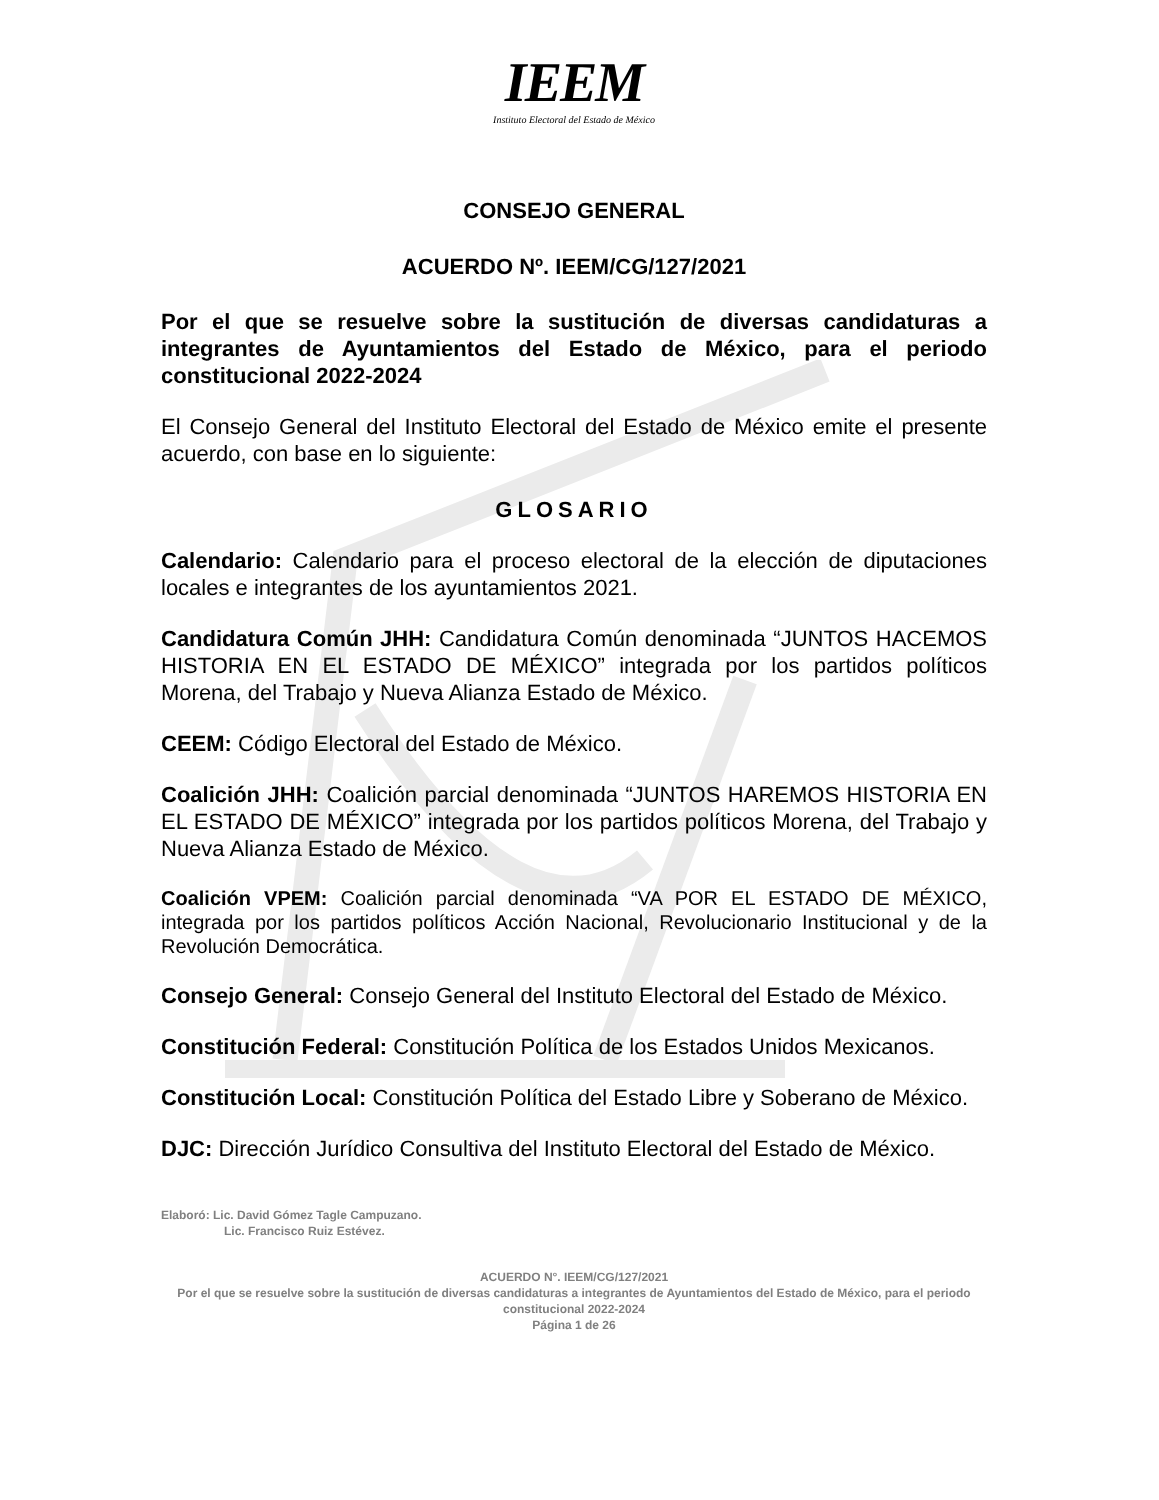IEEM
Instituto Electoral del Estado de México
CONSEJO GENERAL
ACUERDO Nº. IEEM/CG/127/2021
Por el que se resuelve sobre la sustitución de diversas candidaturas a integrantes de Ayuntamientos del Estado de México, para el periodo constitucional 2022-2024
El Consejo General del Instituto Electoral del Estado de México emite el presente acuerdo, con base en lo siguiente:
GLOSARIO
Calendario: Calendario para el proceso electoral de la elección de diputaciones locales e integrantes de los ayuntamientos 2021.
Candidatura Común JHH: Candidatura Común denominada “JUNTOS HACEMOS HISTORIA EN EL ESTADO DE MÉXICO” integrada por los partidos políticos Morena, del Trabajo y Nueva Alianza Estado de México.
CEEM: Código Electoral del Estado de México.
Coalición JHH: Coalición parcial denominada “JUNTOS HAREMOS HISTORIA EN EL ESTADO DE MÉXICO” integrada por los partidos políticos Morena, del Trabajo y Nueva Alianza Estado de México.
Coalición VPEM: Coalición parcial denominada “VA POR EL ESTADO DE MÉXICO, integrada por los partidos políticos Acción Nacional, Revolucionario Institucional y de la Revolución Democrática.
Consejo General: Consejo General del Instituto Electoral del Estado de México.
Constitución Federal: Constitución Política de los Estados Unidos Mexicanos.
Constitución Local: Constitución Política del Estado Libre y Soberano de México.
DJC: Dirección Jurídico Consultiva del Instituto Electoral del Estado de México.
Elaboró: Lic. David Gómez Tagle Campuzano.
Lic. Francisco Ruiz Estévez.
ACUERDO N°. IEEM/CG/127/2021
Por el que se resuelve sobre la sustitución de diversas candidaturas a integrantes de Ayuntamientos del Estado de México, para el periodo constitucional 2022-2024
Página 1 de 26